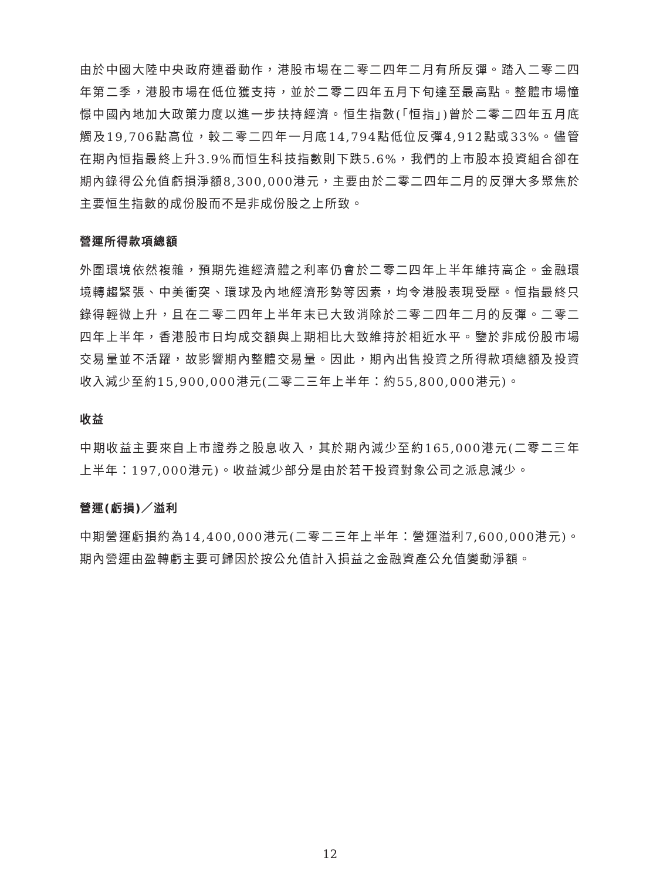由於中國大陸中央政府連番動作，港股市場在二零二四年二月有所反彈。踏入二零二四年第二季，港股市場在低位獲支持，並於二零二四年五月下旬達至最高點。整體市場憧憬中國內地加大政策力度以進一步扶持經濟。恒生指數(「恒指」)曾於二零二四年五月底觸及19,706點高位，較二零二四年一月底14,794點低位反彈4,912點或33%。儘管在期內恒指最終上升3.9%而恒生科技指數則下跌5.6%，我們的上市股本投資組合卻在期內錄得公允值虧損淨額8,300,000港元，主要由於二零二四年二月的反彈大多聚焦於主要恒生指數的成份股而不是非成份股之上所致。
營運所得款項總額
外圍環境依然複雜，預期先進經濟體之利率仍會於二零二四年上半年維持高企。金融環境轉趨緊張、中美衝突、環球及內地經濟形勢等因素，均令港股表現受壓。恒指最終只錄得輕微上升，且在二零二四年上半年末已大致消除於二零二四年二月的反彈。二零二四年上半年，香港股市日均成交額與上期相比大致維持於相近水平。鑒於非成份股市場交易量並不活躍，故影響期內整體交易量。因此，期內出售投資之所得款項總額及投資收入減少至約15,900,000港元(二零二三年上半年：約55,800,000港元)。
收益
中期收益主要來自上市證券之股息收入，其於期內減少至約165,000港元(二零二三年上半年：197,000港元)。收益減少部分是由於若干投資對象公司之派息減少。
營運(虧損)／溢利
中期營運虧損約為14,400,000港元(二零二三年上半年：營運溢利7,600,000港元)。期內營運由盈轉虧主要可歸因於按公允值計入損益之金融資產公允值變動淨額。
12